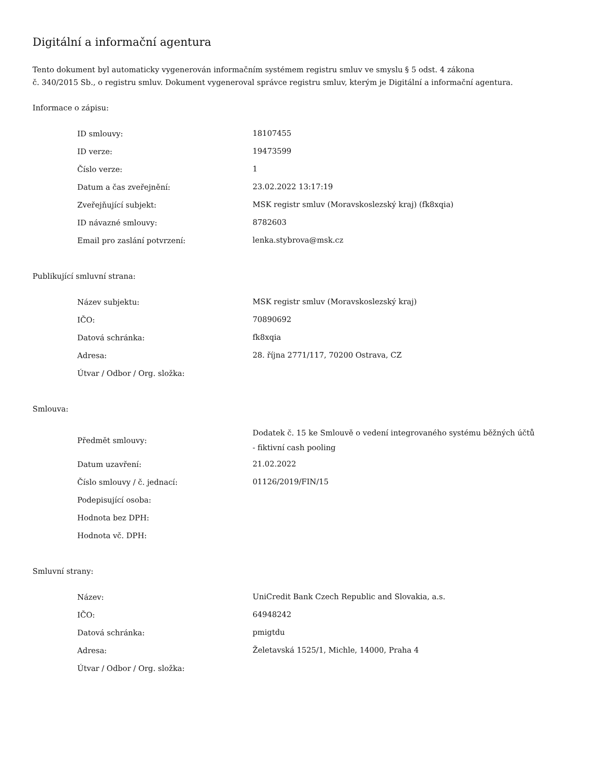Digitální a informační agentura
Tento dokument byl automaticky vygenerován informačním systémem registru smluv ve smyslu § 5 odst. 4 zákona
č. 340/2015 Sb., o registru smluv. Dokument vygeneroval správce registru smluv, kterým je Digitální a informační agentura.
Informace o zápisu:
| ID smlouvy: | 18107455 |
| ID verze: | 19473599 |
| Číslo verze: | 1 |
| Datum a čas zveřejnění: | 23.02.2022 13:17:19 |
| Zveřejňující subjekt: | MSK registr smluv (Moravskoslezský kraj) (fk8xqia) |
| ID návazné smlouvy: | 8782603 |
| Email pro zaslání potvrzení: | lenka.stybrova@msk.cz |
Publikující smluvní strana:
| Název subjektu: | MSK registr smluv (Moravskoslezský kraj) |
| IČO: | 70890692 |
| Datová schránka: | fk8xqia |
| Adresa: | 28. října 2771/117, 70200 Ostrava, CZ |
| Útvar / Odbor / Org. složka: | |
Smlouva:
| Předmět smlouvy: | Dodatek č. 15 ke Smlouvě o vedení integrovaného systému běžných účtů - fiktivní cash pooling |
| Datum uzavření: | 21.02.2022 |
| Číslo smlouvy / č. jednací: | 01126/2019/FIN/15 |
| Podepisující osoba: | |
| Hodnota bez DPH: | |
| Hodnota vč. DPH: | |
Smluvní strany:
| Název: | UniCredit Bank Czech Republic and Slovakia, a.s. |
| IČO: | 64948242 |
| Datová schránka: | pmigtdu |
| Adresa: | Želetavská 1525/1, Michle, 14000, Praha 4 |
| Útvar / Odbor / Org. složka: | |